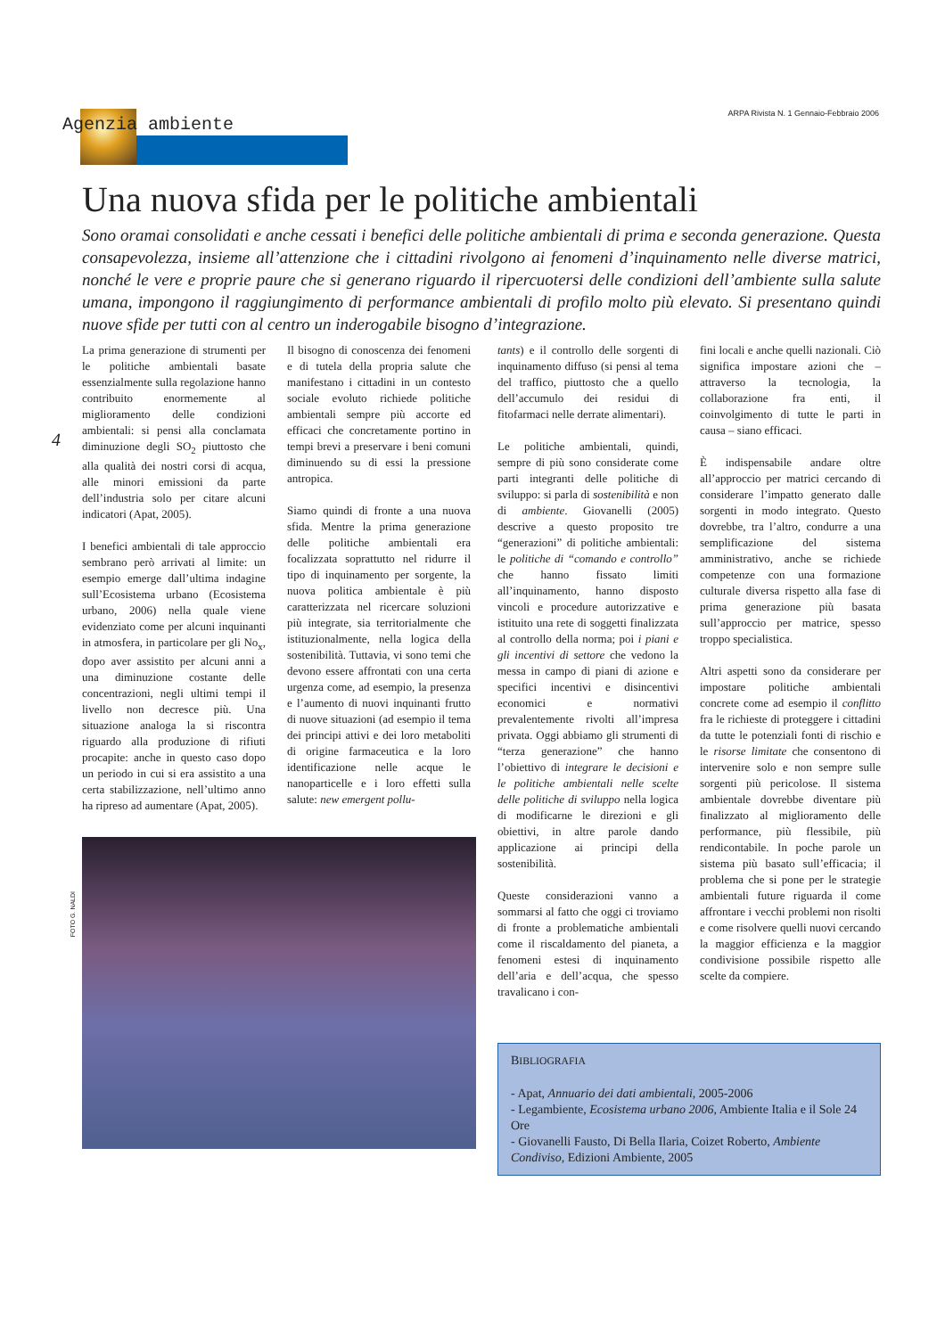Agenzia ambiente
ARPA Rivista N. 1 Gennaio-Febbraio 2006
4
FOTO G. NALDI
Una nuova sfida per le politiche ambientali
Sono oramai consolidati e anche cessati i benefici delle politiche ambientali di prima e seconda generazione. Questa consapevolezza, insieme all’attenzione che i cittadini rivolgono ai fenomeni d’inquinamento nelle diverse matrici, nonché le vere e proprie paure che si generano riguardo il ripercuotersi delle condizioni dell’ambiente sulla salute umana, impongono il raggiungimento di performance ambientali di profilo molto più elevato. Si presentano quindi nuove sfide per tutti con al centro un inderogabile bisogno d’integrazione.
La prima generazione di strumenti per le politiche ambientali basate essenzialmente sulla regolazione hanno contribuito enormemente al miglioramento delle condizioni ambientali: si pensi alla conclamata diminuzione degli SO<sub>2</sub> piuttosto che alla qualità dei nostri corsi di acqua, alle minori emissioni da parte dell’industria solo per citare alcuni indicatori (Apat, 2005).
I benefici ambientali di tale approccio sembrano però arrivati al limite: un esempio emerge dall’ultima indagine sull’Ecosistema urbano (Ecosistema urbano, 2006) nella quale viene evidenziato come per alcuni inquinanti in atmosfera, in particolare per gli No<sub>x</sub>, dopo aver assistito per alcuni anni a una diminuzione costante delle concentrazioni, negli ultimi tempi il livello non decresce più. Una situazione analoga la si riscontra riguardo alla produzione di rifiuti procapite: anche in questo caso dopo un periodo in cui si era assistito a una certa stabilizzazione, nell’ultimo anno ha ripreso ad aumentare (Apat, 2005).
Il bisogno di conoscenza dei fenomeni e di tutela della propria salute che manifestano i cittadini in un contesto sociale evoluto richiede politiche ambientali sempre più accorte ed efficaci che concretamente portino in tempi brevi a preservare i beni comuni diminuendo su di essi la pressione antropica.
Siamo quindi di fronte a una nuova sfida. Mentre la prima generazione delle politiche ambientali era focalizzata soprattutto nel ridurre il tipo di inquinamento per sorgente, la nuova politica ambientale è più caratterizzata nel ricercare soluzioni più integrate, sia territorialmente che istituzionalmente, nella logica della sostenibilità. Tuttavia, vi sono temi che devono essere affrontati con una certa urgenza come, ad esempio, la presenza e l’aumento di nuovi inquinanti frutto di nuove situazioni (ad esempio il tema dei principi attivi e dei loro metaboliti di origine farmaceutica e la loro identificazione nelle acque le nanoparticelle e i loro effetti sulla salute: new emergent pollu-
tants) e il controllo delle sorgenti di inquinamento diffuso (si pensi al tema del traffico, piuttosto che a quello dell’accumulo dei residui di fitofarmaci nelle derrate alimentari).
Le politiche ambientali, quindi, sempre di più sono considerate come parti integranti delle politiche di sviluppo: si parla di sostenibilità e non di ambiente. Giovanelli (2005) descrive a questo proposito tre “generazioni” di politiche ambientali: le politiche di “comando e controllo” che hanno fissato limiti all’inquinamento, hanno disposto vincoli e procedure autorizzative e istituito una rete di soggetti finalizzata al controllo della norma; poi i piani e gli incentivi di settore che vedono la messa in campo di piani di azione e specifici incentivi e disincentivi economici e normativi prevalentemente rivolti all’impresa privata. Oggi abbiamo gli strumenti di “terza generazione” che hanno l’obiettivo di integrare le decisioni e le politiche ambientali nelle scelte delle politiche di sviluppo nella logica di modificarne le direzioni e gli obiettivi, in altre parole dando applicazione ai principi della sostenibilità.
Queste considerazioni vanno a sommarsi al fatto che oggi ci troviamo di fronte a problematiche ambientali come il riscaldamento del pianeta, a fenomeni estesi di inquinamento dell’aria e dell’acqua, che spesso travalicano i con-
fini locali e anche quelli nazionali. Ciò significa impostare azioni che – attraverso la tecnologia, la collaborazione fra enti, il coinvolgimento di tutte le parti in causa – siano efficaci.
È indispensabile andare oltre all’approccio per matrici cercando di considerare l’impatto generato dalle sorgenti in modo integrato. Questo dovrebbe, tra l’altro, condurre a una semplificazione del sistema amministrativo, anche se richiede competenze con una formazione culturale diversa rispetto alla fase di prima generazione più basata sull’approccio per matrice, spesso troppo specialistica.
Altri aspetti sono da considerare per impostare politiche ambientali concrete come ad esempio il conflitto fra le richieste di proteggere i cittadini da tutte le potenziali fonti di rischio e le risorse limitate che consentono di intervenire solo e non sempre sulle sorgenti più pericolose. Il sistema ambientale dovrebbe diventare più finalizzato al miglioramento delle performance, più flessibile, più rendicontabile. In poche parole un sistema più basato sull’efficacia; il problema che si pone per le strategie ambientali future riguarda il come affrontare i vecchi problemi non risolti e come risolvere quelli nuovi cercando la maggior efficienza e la maggior condivisione possibile rispetto alle scelte da compiere.
BIBLIOGRAFIA
- Apat, Annuario dei dati ambientali, 2005-2006
- Legambiente, Ecosistema urbano 2006, Ambiente Italia e il Sole 24 Ore
- Giovanelli Fausto, Di Bella Ilaria, Coizet Roberto, Ambiente Condiviso, Edizioni Ambiente, 2005